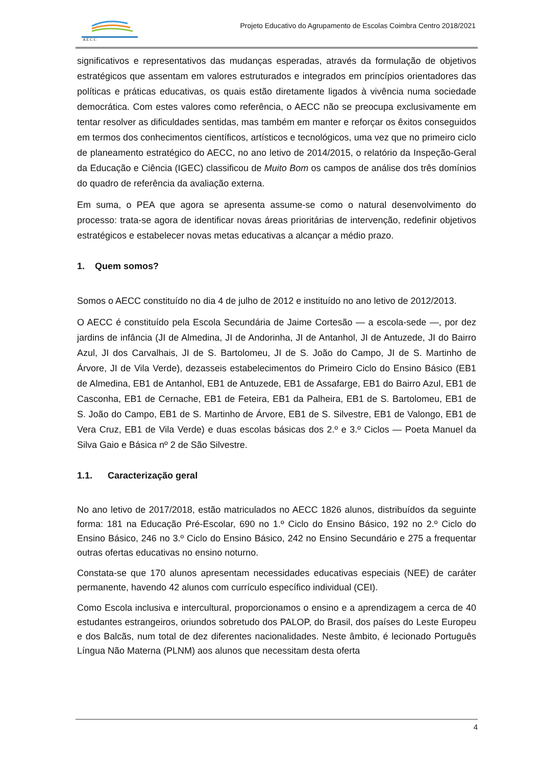A E C C
Projeto Educativo do Agrupamento de Escolas Coimbra Centro 2018/2021
significativos e representativos das mudanças esperadas, através da formulação de objetivos estratégicos que assentam em valores estruturados e integrados em princípios orientadores das políticas e práticas educativas, os quais estão diretamente ligados à vivência numa sociedade democrática. Com estes valores como referência, o AECC não se preocupa exclusivamente em tentar resolver as dificuldades sentidas, mas também em manter e reforçar os êxitos conseguidos em termos dos conhecimentos científicos, artísticos e tecnológicos, uma vez que no primeiro ciclo de planeamento estratégico do AECC, no ano letivo de 2014/2015, o relatório da Inspeção-Geral da Educação e Ciência (IGEC) classificou de Muito Bom os campos de análise dos três domínios do quadro de referência da avaliação externa.
Em suma, o PEA que agora se apresenta assume-se como o natural desenvolvimento do processo: trata-se agora de identificar novas áreas prioritárias de intervenção, redefinir objetivos estratégicos e estabelecer novas metas educativas a alcançar a médio prazo.
1. Quem somos?
Somos o AECC constituído no dia 4 de julho de 2012 e instituído no ano letivo de 2012/2013.
O AECC é constituído pela Escola Secundária de Jaime Cortesão — a escola-sede —, por dez jardins de infância (JI de Almedina, JI de Andorinha, JI de Antanhol, JI de Antuzede, JI do Bairro Azul, JI dos Carvalhais, JI de S. Bartolomeu, JI de S. João do Campo, JI de S. Martinho de Árvore, JI de Vila Verde), dezasseis estabelecimentos do Primeiro Ciclo do Ensino Básico (EB1 de Almedina, EB1 de Antanhol, EB1 de Antuzede, EB1 de Assafarge, EB1 do Bairro Azul, EB1 de Casconha, EB1 de Cernache, EB1 de Feteira, EB1 da Palheira, EB1 de S. Bartolomeu, EB1 de S. João do Campo, EB1 de S. Martinho de Árvore, EB1 de S. Silvestre, EB1 de Valongo, EB1 de Vera Cruz, EB1 de Vila Verde) e duas escolas básicas dos 2.º e 3.º Ciclos — Poeta Manuel da Silva Gaio e Básica nº 2 de São Silvestre.
1.1. Caracterização geral
No ano letivo de 2017/2018, estão matriculados no AECC 1826 alunos, distribuídos da seguinte forma: 181 na Educação Pré-Escolar, 690 no 1.º Ciclo do Ensino Básico, 192 no 2.º Ciclo do Ensino Básico, 246 no 3.º Ciclo do Ensino Básico, 242 no Ensino Secundário e 275 a frequentar outras ofertas educativas no ensino noturno.
Constata-se que 170 alunos apresentam necessidades educativas especiais (NEE) de caráter permanente, havendo 42 alunos com currículo específico individual (CEI).
Como Escola inclusiva e intercultural, proporcionamos o ensino e a aprendizagem a cerca de 40 estudantes estrangeiros, oriundos sobretudo dos PALOP, do Brasil, dos países do Leste Europeu e dos Balcãs, num total de dez diferentes nacionalidades. Neste âmbito, é lecionado Português Língua Não Materna (PLNM) aos alunos que necessitam desta oferta
4